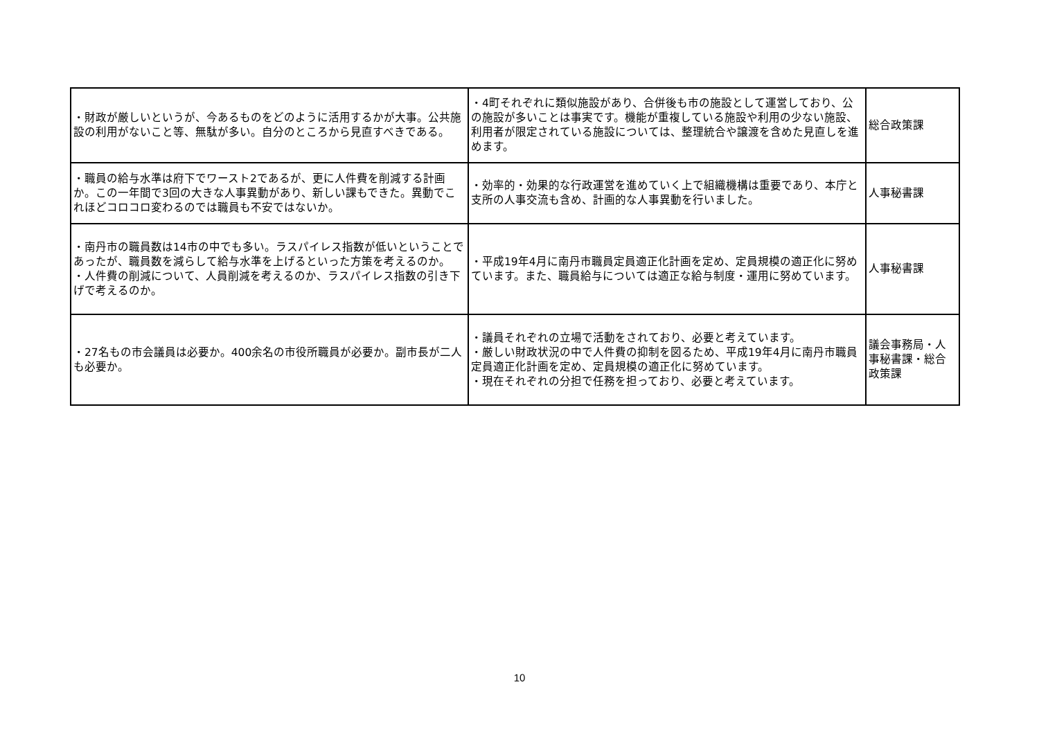| ・財政が厳しいというが、今あるものをどのように活用するかが大事。公共施設の利用がないこと等、無駄が多い。自分のところから見直すべきである。 | ・4町それぞれに類似施設があり、合併後も市の施設として運営しており、公の施設が多いことは事実です。機能が重複している施設や利用の少ない施設、利用者が限定されている施設については、整理統合や譲渡を含めた見直しを進めます。 | 総合政策課 |
| ・職員の給与水準は府下でワースト2であるが、更に人件費を削減する計画か。この一年間で3回の大きな人事異動があり、新しい課もできた。異動でこれほどコロコロ変わるのでは職員も不安ではないか。 | ・効率的・効果的な行政運営を進めていく上で組織機構は重要であり、本庁と支所の人事交流も含め、計画的な人事異動を行いました。 | 人事秘書課 |
| ・南丹市の職員数は14市の中でも多い。ラスパイレス指数が低いということであったが、職員数を減らして給与水準を上げるといった方策を考えるのか。 ・人件費の削減について、人員削減を考えるのか、ラスパイレス指数の引き下げで考えるのか。 | ・平成19年4月に南丹市職員定員適正化計画を定め、定員規模の適正化に努めています。また、職員給与については適正な給与制度・運用に努めています。 | 人事秘書課 |
| ・27名もの市会議員は必要か。400余名の市役所職員が必要か。副市長が二人も必要か。 | ・議員それぞれの立場で活動をされており、必要と考えています。 ・厳しい財政状況の中で人件費の抑制を図るため、平成19年4月に南丹市職員定員適正化計画を定め、定員規模の適正化に努めています。 ・現在それぞれの分担で任務を担っており、必要と考えています。 | 議会事務局・人事秘書課・総合政策課 |
10